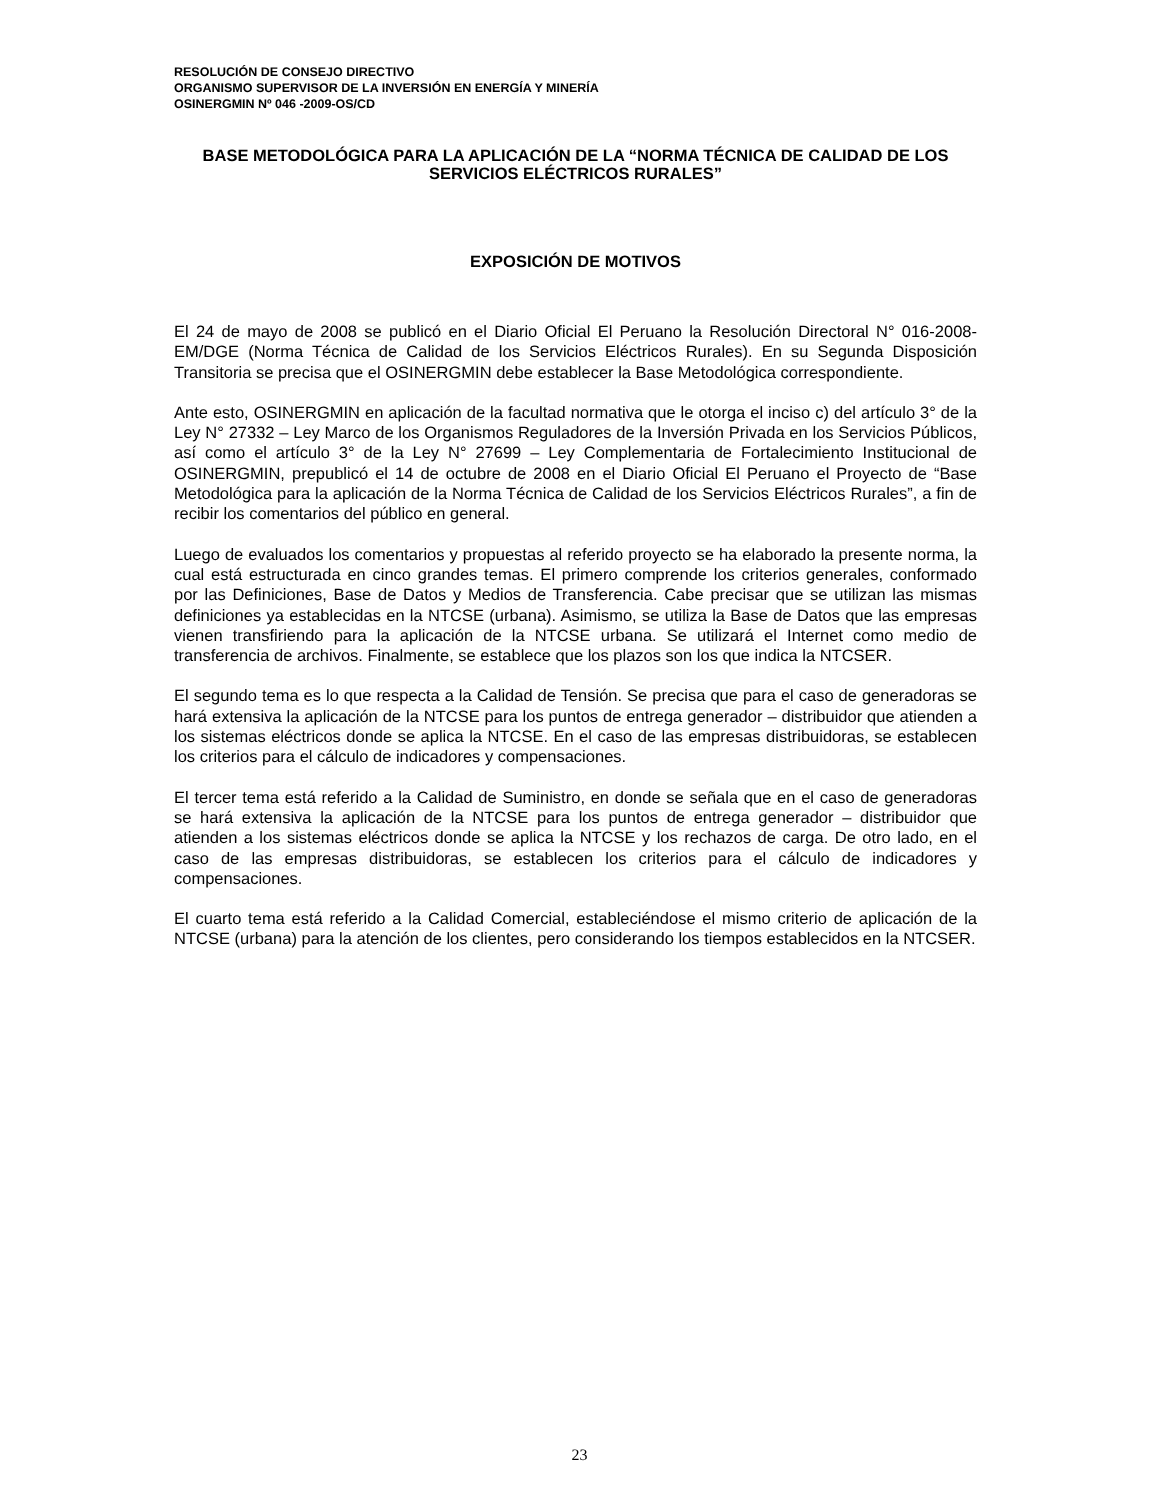RESOLUCIÓN DE CONSEJO DIRECTIVO
ORGANISMO SUPERVISOR DE LA INVERSIÓN EN ENERGÍA Y MINERÍA
OSINERGMIN Nº 046 -2009-OS/CD
BASE METODOLÓGICA PARA LA APLICACIÓN DE LA “NORMA TÉCNICA DE CALIDAD DE LOS SERVICIOS ELÉCTRICOS RURALES”
EXPOSICIÓN DE MOTIVOS
El 24 de mayo de 2008 se publicó en el Diario Oficial El Peruano la Resolución Directoral N° 016-2008-EM/DGE (Norma Técnica de Calidad de los Servicios Eléctricos Rurales). En su Segunda Disposición Transitoria se precisa que el OSINERGMIN debe establecer la Base Metodológica correspondiente.
Ante esto, OSINERGMIN en aplicación de la facultad normativa que le otorga el inciso c) del artículo 3° de la Ley N° 27332 – Ley Marco de los Organismos Reguladores de la Inversión Privada en los Servicios Públicos, así como el artículo 3° de la Ley N° 27699 – Ley Complementaria de Fortalecimiento Institucional de OSINERGMIN, prepublicó el 14 de octubre de 2008 en el Diario Oficial El Peruano el Proyecto de “Base Metodológica para la aplicación de la Norma Técnica de Calidad de los Servicios Eléctricos Rurales”, a fin de recibir los comentarios del público en general.
Luego de evaluados los comentarios y propuestas al referido proyecto se ha elaborado la presente norma, la cual está estructurada en cinco grandes temas. El primero comprende los criterios generales, conformado por las Definiciones, Base de Datos y Medios de Transferencia. Cabe precisar que se utilizan las mismas definiciones ya establecidas en la NTCSE (urbana). Asimismo, se utiliza la Base de Datos que las empresas vienen transfiriendo para la aplicación de la NTCSE urbana. Se utilizará el Internet como medio de transferencia de archivos. Finalmente, se establece que los plazos son los que indica la NTCSER.
El segundo tema es lo que respecta a la Calidad de Tensión. Se precisa que para el caso de generadoras se hará extensiva la aplicación de la NTCSE para los puntos de entrega generador – distribuidor que atienden a los sistemas eléctricos donde se aplica la NTCSE. En el caso de las empresas distribuidoras, se establecen los criterios para el cálculo de indicadores y compensaciones.
El tercer tema está referido a la Calidad de Suministro, en donde se señala que en el caso de generadoras se hará extensiva la aplicación de la NTCSE para los puntos de entrega generador – distribuidor que atienden a los sistemas eléctricos donde se aplica la NTCSE y los rechazos de carga. De otro lado, en el caso de las empresas distribuidoras, se establecen los criterios para el cálculo de indicadores y compensaciones.
El cuarto tema está referido a la Calidad Comercial, estableciéndose el mismo criterio de aplicación de la NTCSE (urbana) para la atención de los clientes, pero considerando los tiempos establecidos en la NTCSER.
23